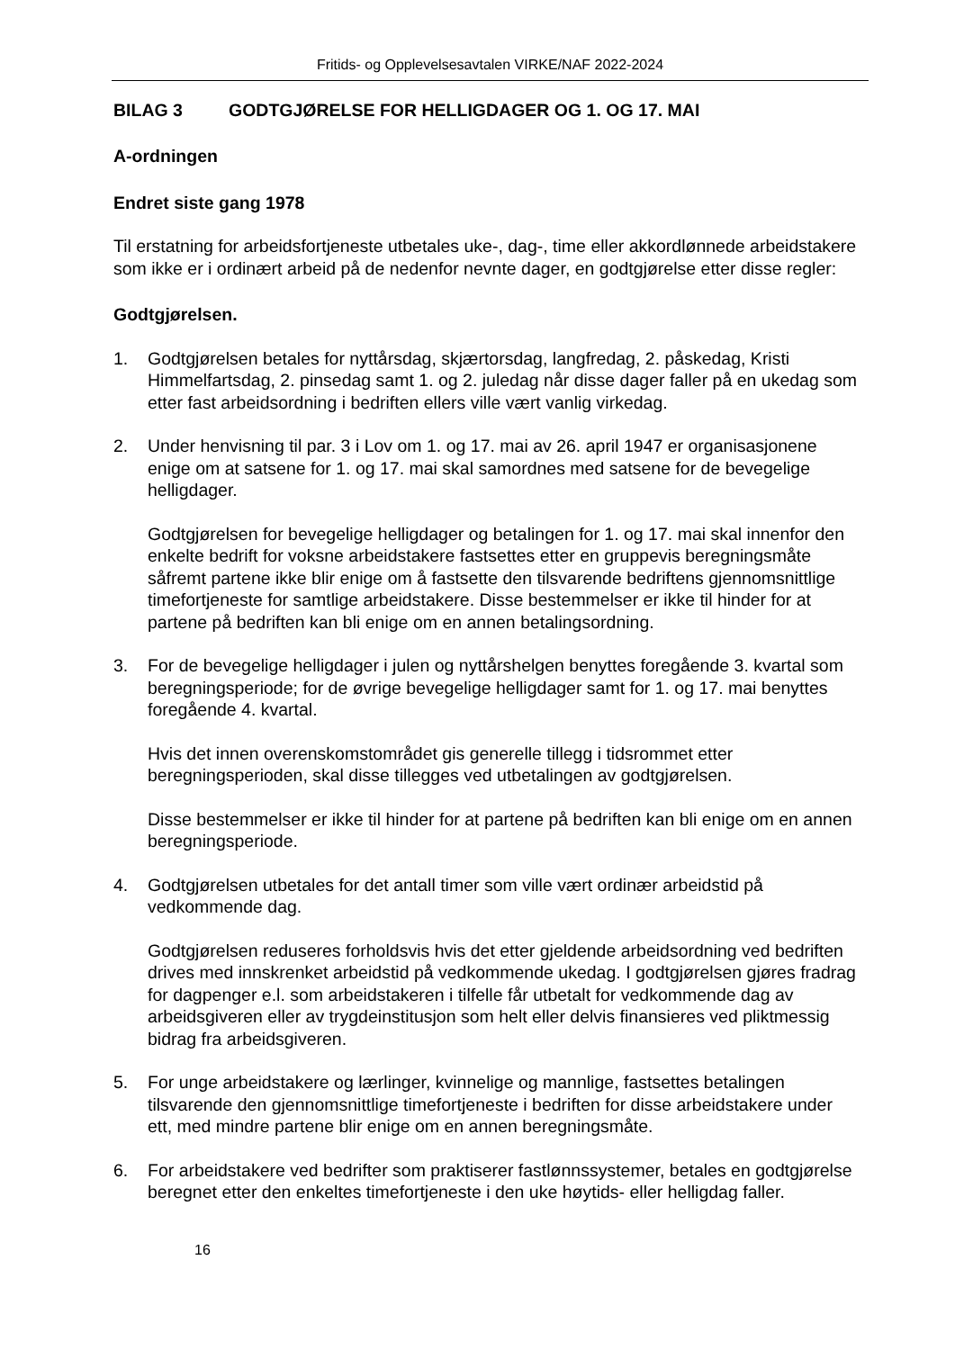Fritids- og Opplevelsesavtalen VIRKE/NAF 2022-2024
BILAG 3 GODTGJØRELSE FOR HELLIGDAGER OG 1. OG 17. MAI
A-ordningen
Endret siste gang 1978
Til erstatning for arbeidsfortjeneste utbetales uke-, dag-, time eller akkordlønnede arbeidstakere som ikke er i ordinært arbeid på de nedenfor nevnte dager, en godtgjørelse etter disse regler:
Godtgjørelsen.
1. Godtgjørelsen betales for nyttårsdag, skjærtorsdag, langfredag, 2. påskedag, Kristi Himmelfartsdag, 2. pinsedag samt 1. og 2. juledag når disse dager faller på en ukedag som etter fast arbeidsordning i bedriften ellers ville vært vanlig virkedag.
2. Under henvisning til par. 3 i Lov om 1. og 17. mai av 26. april 1947 er organisasjonene enige om at satsene for 1. og 17. mai skal samordnes med satsene for de bevegelige helligdager.
Godtgjørelsen for bevegelige helligdager og betalingen for 1. og 17. mai skal innenfor den enkelte bedrift for voksne arbeidstakere fastsettes etter en gruppevis beregningsmåte såfremt partene ikke blir enige om å fastsette den tilsvarende bedriftens gjennomsnittlige timefortjeneste for samtlige arbeidstakere. Disse bestemmelser er ikke til hinder for at partene på bedriften kan bli enige om en annen betalingsordning.
3. For de bevegelige helligdager i julen og nyttårshelgen benyttes foregående 3. kvartal som beregningsperiode; for de øvrige bevegelige helligdager samt for 1. og 17. mai benyttes foregående 4. kvartal.
Hvis det innen overenskomstområdet gis generelle tillegg i tidsrommet etter beregningsperioden, skal disse tillegges ved utbetalingen av godtgjørelsen.
Disse bestemmelser er ikke til hinder for at partene på bedriften kan bli enige om en annen beregningsperiode.
4. Godtgjørelsen utbetales for det antall timer som ville vært ordinær arbeidstid på vedkommende dag.
Godtgjørelsen reduseres forholdsvis hvis det etter gjeldende arbeidsordning ved bedriften drives med innskrenket arbeidstid på vedkommende ukedag. I godtgjørelsen gjøres fradrag for dagpenger e.l. som arbeidstakeren i tilfelle får utbetalt for vedkommende dag av arbeidsgiveren eller av trygdeinstitusjon som helt eller delvis finansieres ved pliktmessig bidrag fra arbeidsgiveren.
5. For unge arbeidstakere og lærlinger, kvinnelige og mannlige, fastsettes betalingen tilsvarende den gjennomsnittlige timefortjeneste i bedriften for disse arbeidstakere under ett, med mindre partene blir enige om en annen beregningsmåte.
6. For arbeidstakere ved bedrifter som praktiserer fastlønnssystemer, betales en godtgjørelse beregnet etter den enkeltes timefortjeneste i den uke høytids- eller helligdag faller.
16